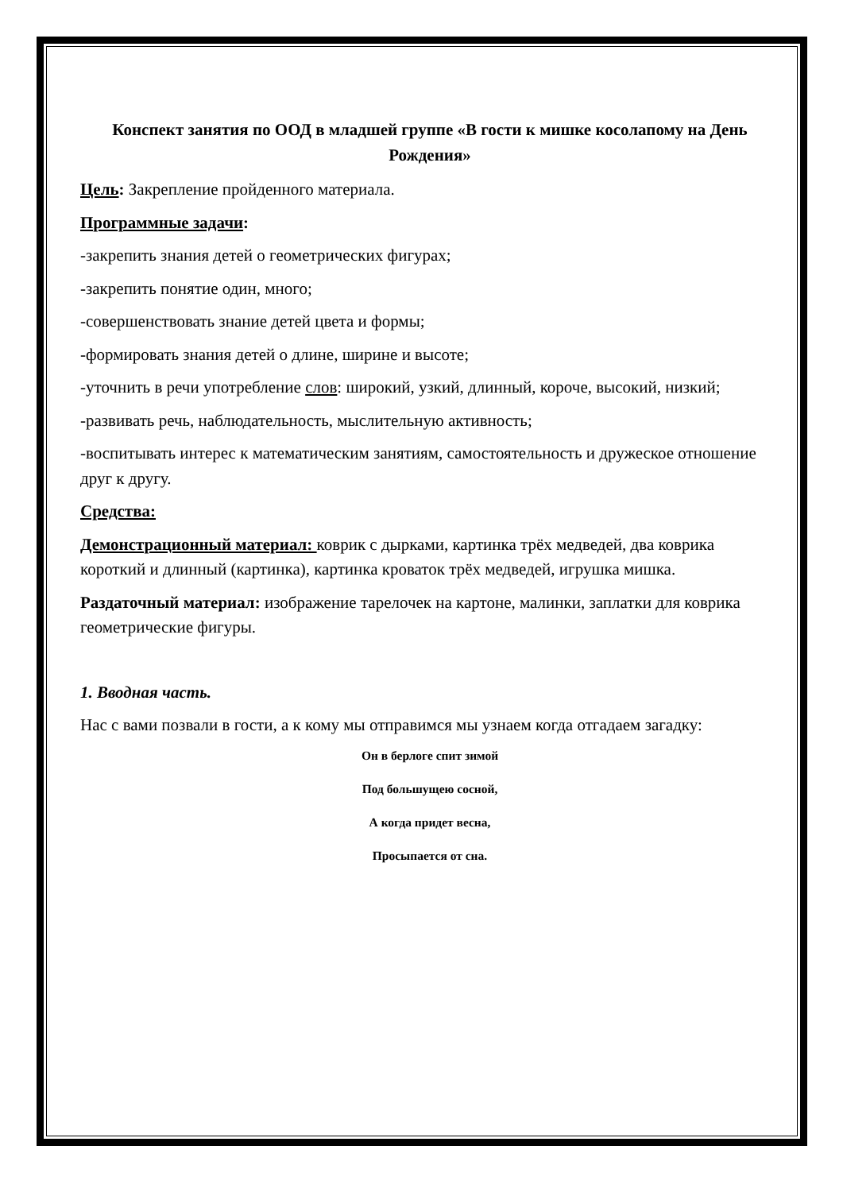Конспект занятия по ООД в младшей группе «В гости к мишке косолапому на День Рождения»
Цель: Закрепление пройденного материала.
Программные задачи:
-закрепить знания детей о геометрических фигурах;
-закрепить понятие один, много;
-совершенствовать знание детей цвета и формы;
-формировать знания детей о длине, ширине и высоте;
-уточнить в речи употребление слов: широкий, узкий, длинный, короче, высокий, низкий;
-развивать речь, наблюдательность, мыслительную активность;
-воспитывать интерес к математическим занятиям, самостоятельность и дружеское отношение друг к другу.
Средства:
Демонстрационный материал: коврик с дырками, картинка трёх медведей, два коврика короткий и длинный (картинка), картинка кроваток трёх медведей, игрушка мишка.
Раздаточный материал: изображение тарелочек на картоне, малинки, заплатки для коврика геометрические фигуры.
1. Вводная часть.
Нас с вами позвали в гости, а к кому мы отправимся мы узнаем когда отгадаем загадку:
Он в берлоге спит зимой
Под большущею сосной,
А когда придет весна,
Просыпается от сна.